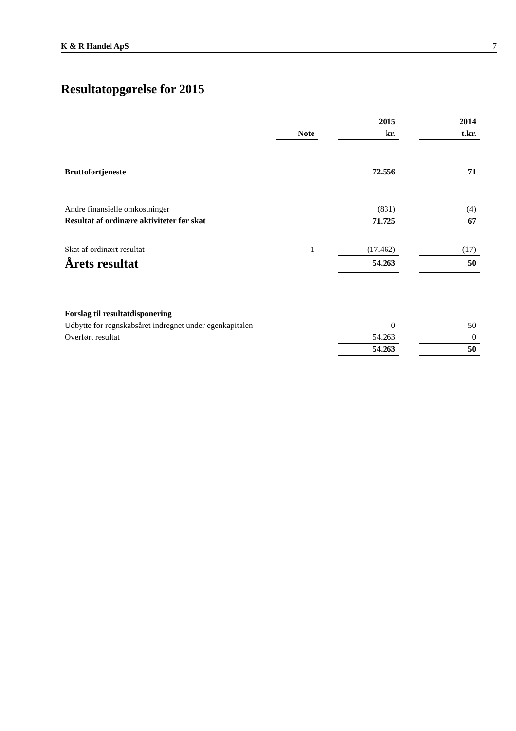K & R Handel ApS 7
Resultatopgørelse for 2015
| | | | 2015 | | 2014 |
| | Note | | kr. | | t.kr. |
| Bruttofortjeneste | | | 72.556 | | 71 |
| Andre finansielle omkostninger | | | (831) | | (4) |
| Resultat af ordinære aktiviteter før skat | | | 71.725 | | 67 |
| Skat af ordinært resultat | 1 | | (17.462) | | (17) |
| Årets resultat | | | 54.263 | | 50 |
| Forslag til resultatdisponering | | | | | |
| Udbytte for regnskabsåret indregnet under egenkapitalen | | | 0 | | 50 |
| Overført resultat | | | 54.263 | | 0 |
| | | | 54.263 | | 50 |